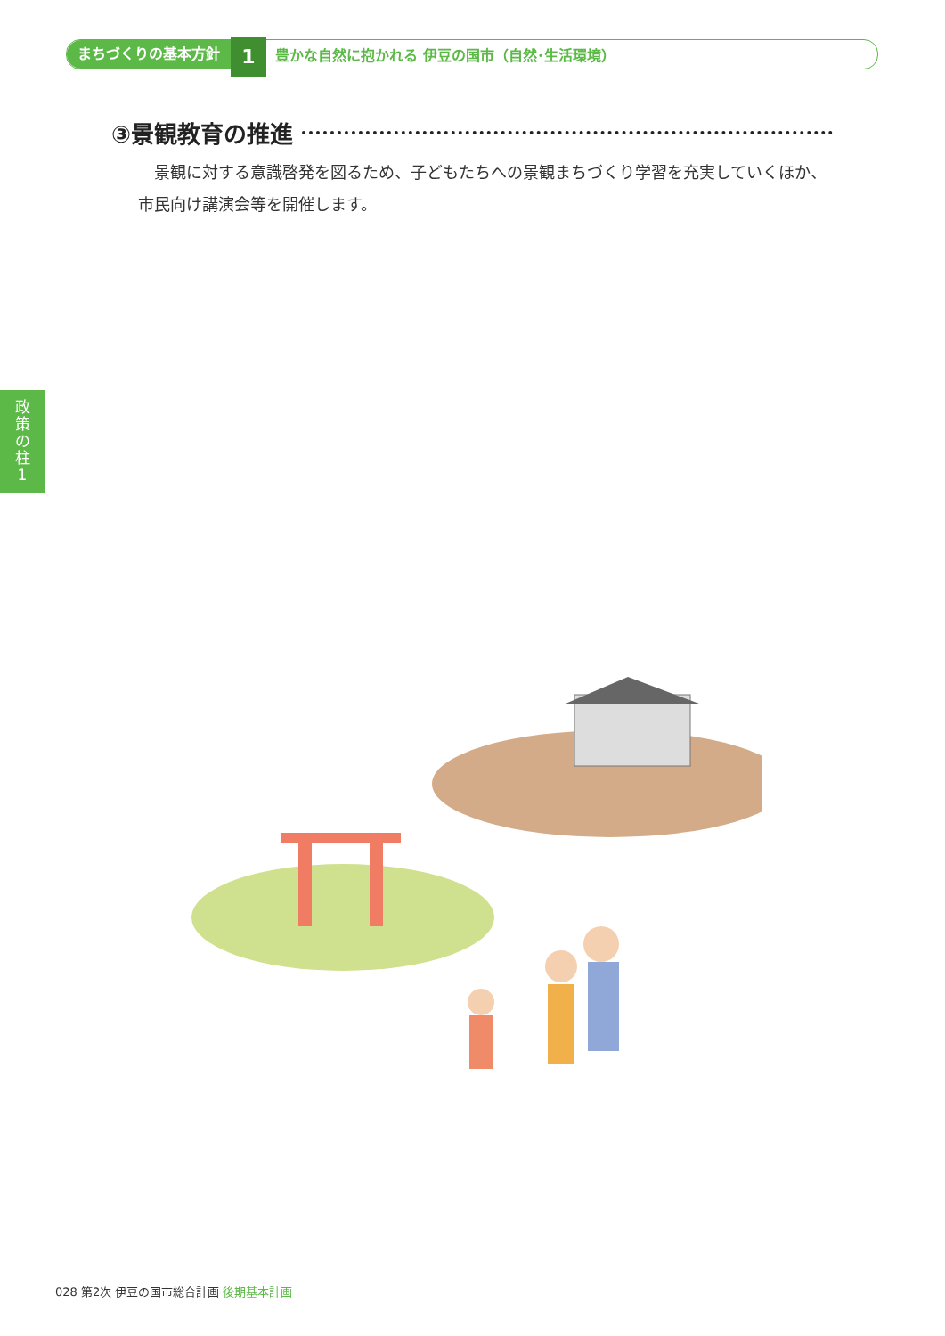まちづくりの基本方針 1 豊かな自然に抱かれる 伊豆の国市（自然･生活環境）
③景観教育の推進
景観に対する意識啓発を図るため、子どもたちへの景観まちづくり学習を充実していくほか、市民向け講演会等を開催します。
政
策
の
柱
1
028 第2次 伊豆の国市総合計画 後期基本計画